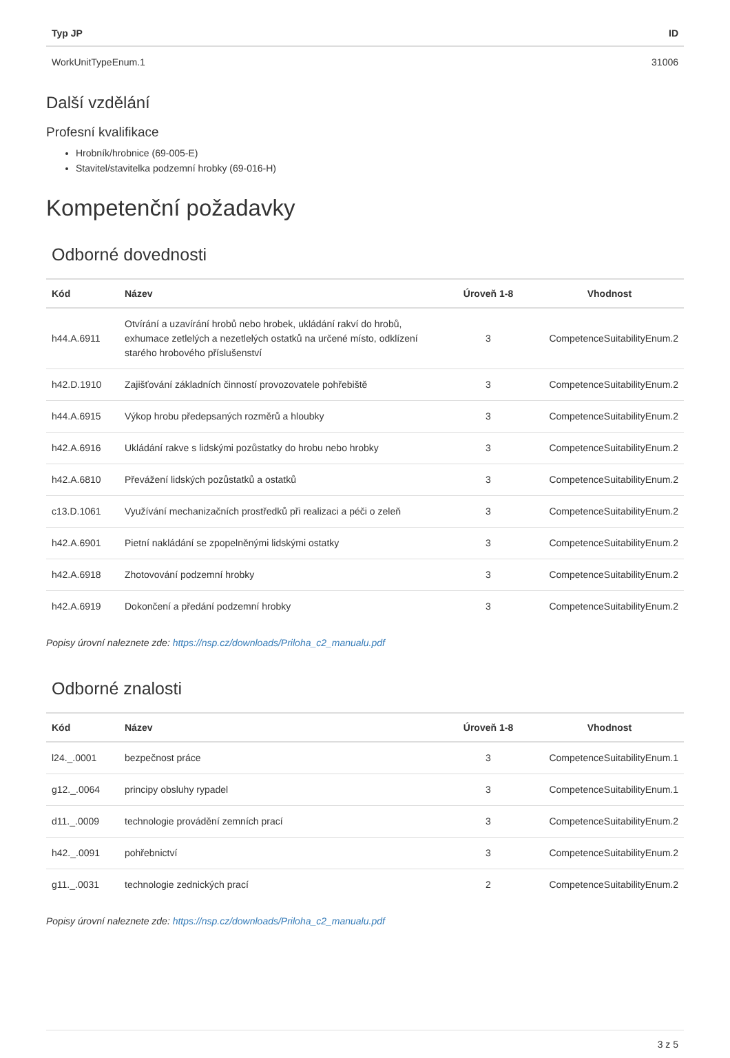| Typ JP | ID |
| --- | --- |
| WorkUnitTypeEnum.1 | 31006 |
Další vzdělání
Profesní kvalifikace
Hrobník/hrobnice (69-005-E)
Stavitel/stavitelka podzemní hrobky (69-016-H)
Kompetenční požadavky
Odborné dovednosti
| Kód | Název | Úroveň 1-8 | Vhodnost |
| --- | --- | --- | --- |
| h44.A.6911 | Otvírání a uzavírání hrobů nebo hrobek, ukládání rakví do hrobů, exhumace zetlelých a nezetlelých ostatků na určené místo, odklízení starého hrobového příslušenství | 3 | CompetenceSuitabilityEnum.2 |
| h42.D.1910 | Zajišťování základních činností provozovatele pohřebiště | 3 | CompetenceSuitabilityEnum.2 |
| h44.A.6915 | Výkop hrobu předepsaných rozměrů a hloubky | 3 | CompetenceSuitabilityEnum.2 |
| h42.A.6916 | Ukládání rakve s lidskými pozůstatky do hrobu nebo hrobky | 3 | CompetenceSuitabilityEnum.2 |
| h42.A.6810 | Převážení lidských pozůstatků a ostatků | 3 | CompetenceSuitabilityEnum.2 |
| c13.D.1061 | Využívání mechanizačních prostředků při realizaci a péči o zeleň | 3 | CompetenceSuitabilityEnum.2 |
| h42.A.6901 | Pietní nakládání se zpopelněnými lidskými ostatky | 3 | CompetenceSuitabilityEnum.2 |
| h42.A.6918 | Zhotovování podzemní hrobky | 3 | CompetenceSuitabilityEnum.2 |
| h42.A.6919 | Dokončení a předání podzemní hrobky | 3 | CompetenceSuitabilityEnum.2 |
Popisy úrovní naleznete zde: https://nsp.cz/downloads/Priloha_c2_manualu.pdf
Odborné znalosti
| Kód | Název | Úroveň 1-8 | Vhodnost |
| --- | --- | --- | --- |
| l24._.0001 | bezpečnost práce | 3 | CompetenceSuitabilityEnum.1 |
| g12._.0064 | principy obsluhy rypadel | 3 | CompetenceSuitabilityEnum.1 |
| d11._.0009 | technologie provádění zemních prací | 3 | CompetenceSuitabilityEnum.2 |
| h42._.0091 | pohřebnictví | 3 | CompetenceSuitabilityEnum.2 |
| g11._.0031 | technologie zednických prací | 2 | CompetenceSuitabilityEnum.2 |
Popisy úrovní naleznete zde: https://nsp.cz/downloads/Priloha_c2_manualu.pdf
3 z 5